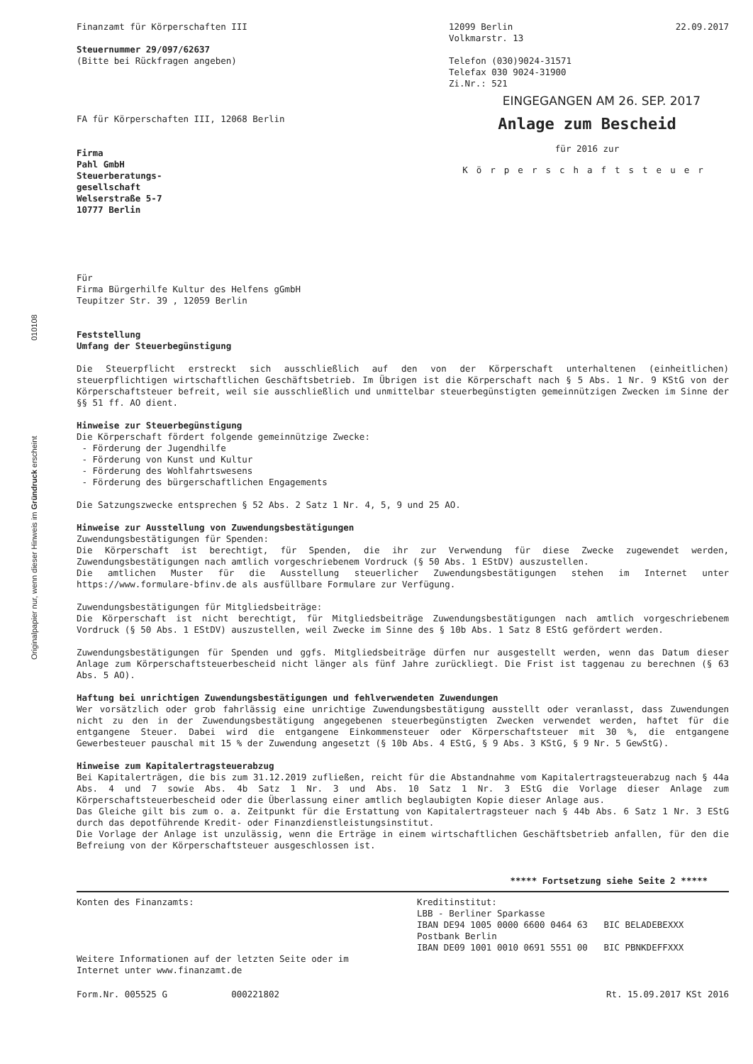Finanzamt für Körperschaften III
Steuernummer 29/097/62637
(Bitte bei Rückfragen angeben)
12099 Berlin
Volkmarstr. 13
Telefon (030)9024-31571
Telefax 030 9024-31900
Zi.Nr.: 521
22.09.2017
EINGEGANGEN AM 26. SEP. 2017
FA für Körperschaften III, 12068 Berlin
Firma
Pahl GmbH
Steuerberatungs-
gesellschaft
Welserstraße 5-7
10777 Berlin
Anlage zum Bescheid
für 2016 zur
Körperschaftsteuer
Für
Firma Bürgerhilfe Kultur des Helfens gGmbH
Teupitzer Str. 39 , 12059 Berlin
Feststellung
Umfang der Steuerbegünstigung
Die Steuerpflicht erstreckt sich ausschließlich auf den von der Körperschaft unterhaltenen (einheitlichen) steuerpflichtigen wirtschaftlichen Geschäftsbetrieb. Im Übrigen ist die Körperschaft nach § 5 Abs. 1 Nr. 9 KStG von der Körperschaftsteuer befreit, weil sie ausschließlich und unmittelbar steuerbegünstigten gemeinnützigen Zwecken im Sinne der §§ 51 ff. AO dient.
Hinweise zur Steuerbegünstigung
Die Körperschaft fördert folgende gemeinnützige Zwecke:
- Förderung der Jugendhilfe
- Förderung von Kunst und Kultur
- Förderung des Wohlfahrtswesens
- Förderung des bürgerschaftlichen Engagements
Die Satzungszwecke entsprechen § 52 Abs. 2 Satz 1 Nr. 4, 5, 9 und 25 AO.
Hinweise zur Ausstellung von Zuwendungsbestätigungen
Zuwendungsbestätigungen für Spenden:
Die Körperschaft ist berechtigt, für Spenden, die ihr zur Verwendung für diese Zwecke zugewendet werden, Zuwendungsbestätigungen nach amtlich vorgeschriebenem Vordruck (§ 50 Abs. 1 EStDV) auszustellen.
Die amtlichen Muster für die Ausstellung steuerlicher Zuwendungsbestätigungen stehen im Internet unter https://www.formulare-bfinv.de als ausfüllbare Formulare zur Verfügung.
Zuwendungsbestätigungen für Mitgliedsbeiträge:
Die Körperschaft ist nicht berechtigt, für Mitgliedsbeiträge Zuwendungsbestätigungen nach amtlich vorgeschriebenem Vordruck (§ 50 Abs. 1 EStDV) auszustellen, weil Zwecke im Sinne des § 10b Abs. 1 Satz 8 EStG gefördert werden.
Zuwendungsbestätigungen für Spenden und ggfs. Mitgliedsbeiträge dürfen nur ausgestellt werden, wenn das Datum dieser Anlage zum Körperschaftsteuerbescheid nicht länger als fünf Jahre zurückliegt. Die Frist ist taggenau zu berechnen (§ 63 Abs. 5 AO).
Haftung bei unrichtigen Zuwendungsbestätigungen und fehlverwendeten Zuwendungen
Wer vorsätzlich oder grob fahrlässig eine unrichtige Zuwendungsbestätigung ausstellt oder veranlasst, dass Zuwendungen nicht zu den in der Zuwendungsbestätigung angegebenen steuerbegünstigten Zwecken verwendet werden, haftet für die entgangene Steuer. Dabei wird die entgangene Einkommensteuer oder Körperschaftsteuer mit 30 %, die entgangene Gewerbesteuer pauschal mit 15 % der Zuwendung angesetzt (§ 10b Abs. 4 EStG, § 9 Abs. 3 KStG, § 9 Nr. 5 GewStG).
Hinweise zum Kapitalertragsteuerabzug
Bei Kapitalerträgen, die bis zum 31.12.2019 zufließen, reicht für die Abstandnahme vom Kapitalertragsteuerabzug nach § 44a Abs. 4 und 7 sowie Abs. 4b Satz 1 Nr. 3 und Abs. 10 Satz 1 Nr. 3 EStG die Vorlage dieser Anlage zum Körperschaftsteuerbescheid oder die Überlassung einer amtlich beglaubigten Kopie dieser Anlage aus.
Das Gleiche gilt bis zum o. a. Zeitpunkt für die Erstattung von Kapitalertragsteuer nach § 44b Abs. 6 Satz 1 Nr. 3 EStG durch das depotführende Kredit- oder Finanzdienstleistungsinstitut.
Die Vorlage der Anlage ist unzulässig, wenn die Erträge in einem wirtschaftlichen Geschäftsbetrieb anfallen, für den die Befreiung von der Körperschaftsteuer ausgeschlossen ist.
***** Fortsetzung siehe Seite 2 *****
Konten des Finanzamts:
Weitere Informationen auf der letzten Seite oder im
Internet unter www.finanzamt.de
Kreditinstitut:
LBB - Berliner Sparkasse
IBAN DE94 1005 0000 6600 0464 63 BIC BELADEBEXXX
Postbank Berlin
IBAN DE09 1001 0010 0691 5551 00 BIC PBNKDEFFXXX
Form.Nr. 005525 G 000221802 Rt. 15.09.2017 KSt 2016
010108
Originalpapier nur, wenn dieser Hinweis im Gründruck erscheint